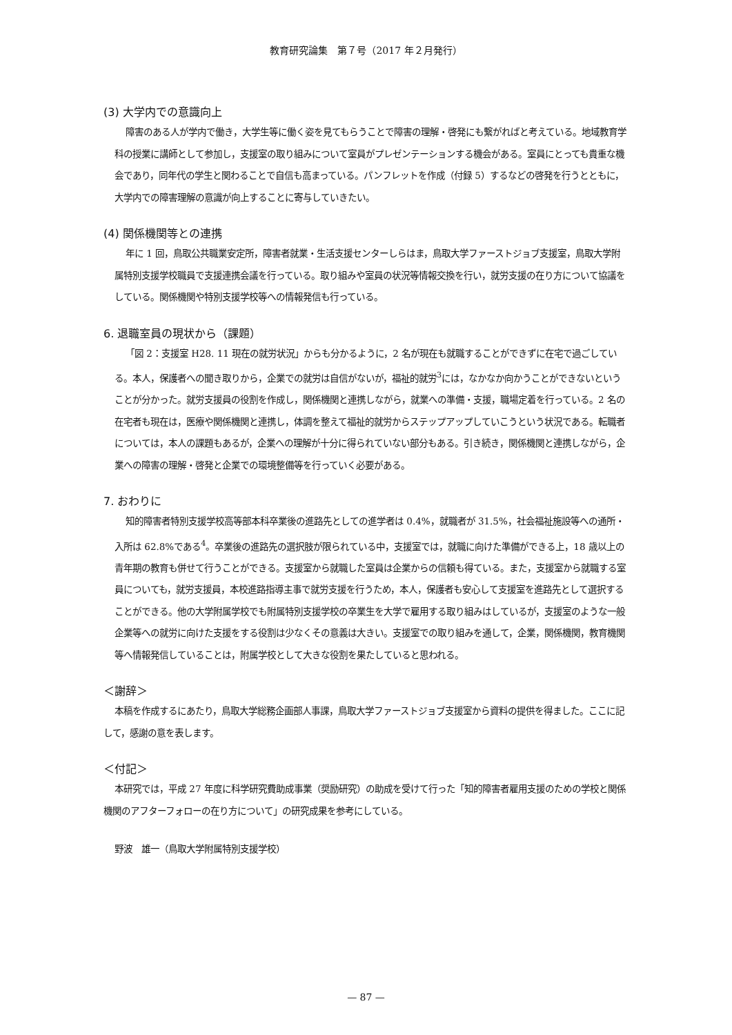教育研究論集　第７号（2017 年２月発行）
(3) 大学内での意識向上
障害のある人が学内で働き，大学生等に働く姿を見てもらうことで障害の理解・啓発にも繋がればと考えている。地域教育学科の授業に講師として参加し，支援室の取り組みについて室員がプレゼンテーションする機会がある。室員にとっても貴重な機会であり，同年代の学生と関わることで自信も高まっている。パンフレットを作成（付録 5）するなどの啓発を行うとともに，大学内での障害理解の意識が向上することに寄与していきたい。
(4) 関係機関等との連携
年に 1 回，鳥取公共職業安定所，障害者就業・生活支援センターしらはま，鳥取大学ファーストジョブ支援室，鳥取大学附属特別支援学校職員で支援連携会議を行っている。取り組みや室員の状況等情報交換を行い，就労支援の在り方について協議をしている。関係機関や特別支援学校等への情報発信も行っている。
6. 退職室員の現状から（課題）
「図 2：支援室 H28. 11 現在の就労状況」からも分かるように，2 名が現在も就職することができずに在宅で過ごしている。本人，保護者への聞き取りから，企業での就労は自信がないが，福祉的就労<sup>3</sup>には，なかなか向かうことができないということが分かった。就労支援員の役割を作成し，関係機関と連携しながら，就業への準備・支援，職場定着を行っている。2 名の在宅者も現在は，医療や関係機関と連携し，体調を整えて福祉的就労からステップアップしていこうという状況である。転職者については，本人の課題もあるが，企業への理解が十分に得られていない部分もある。引き続き，関係機関と連携しながら，企業への障害の理解・啓発と企業での環境整備等を行っていく必要がある。
7. おわりに
知的障害者特別支援学校高等部本科卒業後の進路先としての進学者は 0.4%，就職者が 31.5%，社会福祉施設等への通所・入所は 62.8%である<sup>4</sup>。卒業後の進路先の選択肢が限られている中，支援室では，就職に向けた準備ができる上，18 歳以上の青年期の教育も併せて行うことができる。支援室から就職した室員は企業からの信頼も得ている。また，支援室から就職する室員についても，就労支援員，本校進路指導主事で就労支援を行うため，本人，保護者も安心して支援室を進路先として選択することができる。他の大学附属学校でも附属特別支援学校の卒業生を大学で雇用する取り組みはしているが，支援室のような一般企業等への就労に向けた支援をする役割は少なくその意義は大きい。支援室での取り組みを通して，企業，関係機関，教育機関等へ情報発信していることは，附属学校として大きな役割を果たしていると思われる。
＜謝辞＞
本稿を作成するにあたり，鳥取大学総務企画部人事課，鳥取大学ファーストジョブ支援室から資料の提供を得ました。ここに記して，感謝の意を表します。
＜付記＞
本研究では，平成 27 年度に科学研究費助成事業（奨励研究）の助成を受けて行った「知的障害者雇用支援のための学校と関係機関のアフターフォローの在り方について」の研究成果を参考にしている。
野波　雄一（鳥取大学附属特別支援学校）
— 87 —